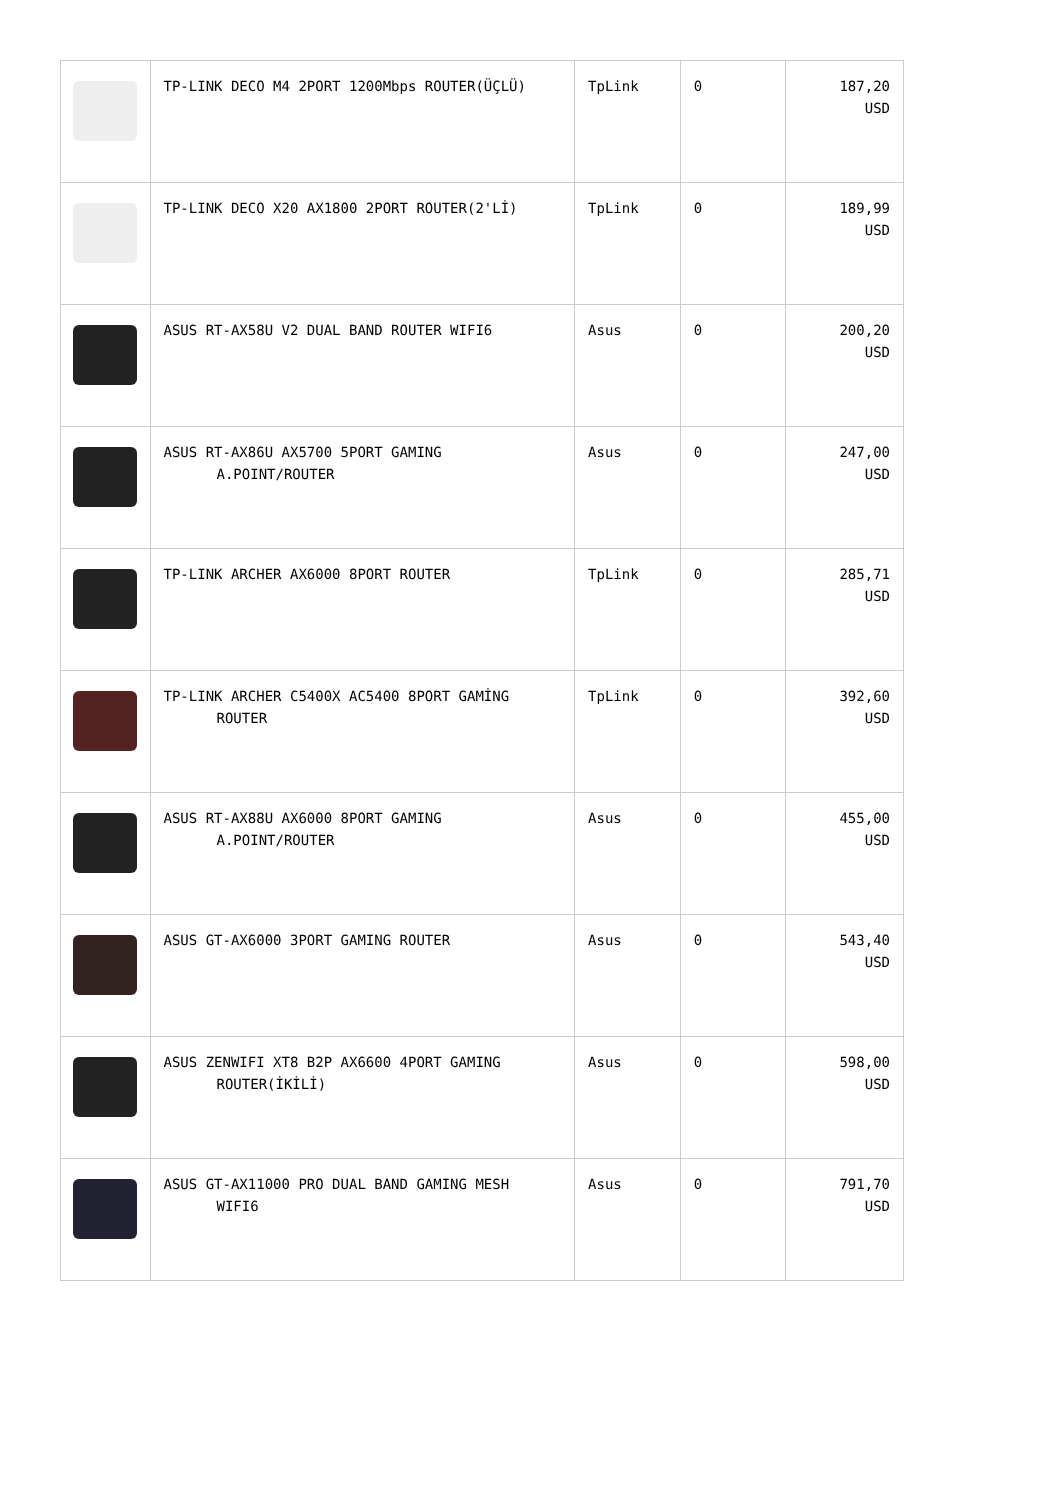| | TP-LINK DECO M4 2PORT 1200Mbps ROUTER(ÜÇLÜ) | TpLink | 0 | 187,20 USD |
| | TP-LINK DECO X20 AX1800 2PORT ROUTER(2'Lİ) | TpLink | 0 | 189,99 USD |
| | ASUS RT-AX58U V2 DUAL BAND ROUTER WIFI6 | Asus | 0 | 200,20 USD |
| | ASUS RT-AX86U AX5700 5PORT GAMING A.POINT/ROUTER | Asus | 0 | 247,00 USD |
| | TP-LINK ARCHER AX6000 8PORT ROUTER | TpLink | 0 | 285,71 USD |
| | TP-LINK ARCHER C5400X AC5400 8PORT GAMİNG ROUTER | TpLink | 0 | 392,60 USD |
| | ASUS RT-AX88U AX6000 8PORT GAMING A.POINT/ROUTER | Asus | 0 | 455,00 USD |
| | ASUS GT-AX6000 3PORT GAMING ROUTER | Asus | 0 | 543,40 USD |
| | ASUS ZENWIFI XT8 B2P AX6600 4PORT GAMING ROUTER(İKİLİ) | Asus | 0 | 598,00 USD |
| | ASUS GT-AX11000 PRO DUAL BAND GAMING MESH WIFI6 | Asus | 0 | 791,70 USD |